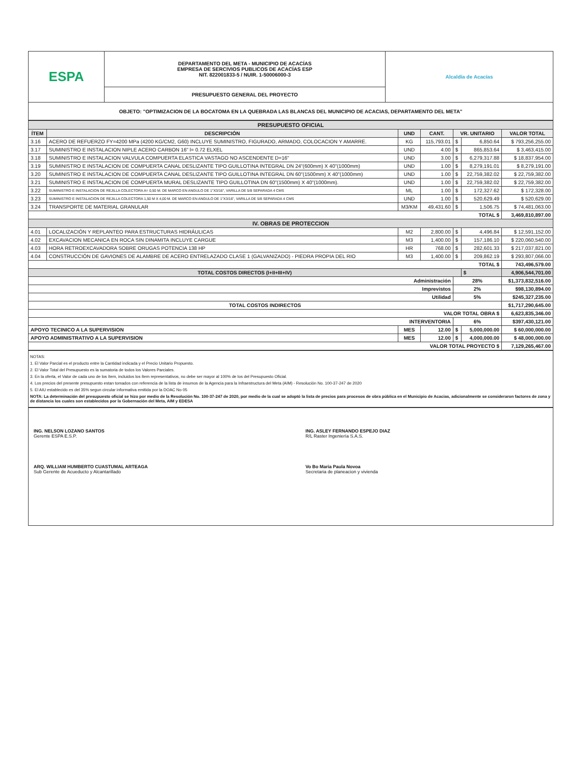| ESPA | DEPARTAMENTO DEL META - MUNICIPIO DE ACACÍAS EMPRESA DE SERCIVIOS PUBLICOS DE ACACÍAS ESP NIT. 822001833-5 / NUIR. 1-50006000-3 | Alcaldía de Acacías |
| | PRESUPUESTO GENERAL DEL PROYECTO | |
| OBJETO: "OPTIMIZACION DE LA BOCATOMA EN LA QUEBRADA LAS BLANCAS DEL MUNICIPIO DE ACACIAS, DEPARTAMENTO DEL META" | | |
| PRESUPUESTO OFICIAL | | | | | | |
| ÍTEM | DESCRIPCIÓN | UND | CANT. | VR. UNITARIO | | VALOR TOTAL |
| 3.16 | ACERO DE REFUERZO FY=4200 MPa (4200 KG/CM2, G60) INCLUYE SUMINISTRO, FIGURADO, ARMADO, COLOCACION Y AMARRE. | KG | 115,793.01 | $ | 6,850.64 | $ 793,256,255.00 |
| 3.17 | SUMINISTRO E INSTALACION NIPLE ACERO CARBON 16" l= 0.72 ELXEL | UND | 4.00 | $ | 865,853.64 | $ 3,463,415.00 |
| 3.18 | SUMINISTRO E INSTALACION VALVULA COMPUERTA ELASTICA VASTAGO NO ASCENDENTE D=16" | UND | 3.00 | $ | 6,279,317.88 | $ 18,837,954.00 |
| 3.19 | SUMINISTRO E INSTALACION DE COMPUERTA CANAL DESLIZANTE TIPO GUILLOTINA INTEGRAL DN 24"(600mm) X 40"(1000mm) | UND | 1.00 | $ | 8,279,191.01 | $ 8,279,191.00 |
| 3.20 | SUMINISTRO E INSTALACION DE COMPUERTA CANAL DESLIZANTE TIPO GUILLOTINA INTEGRAL DN 60"(1500mm) X 40"(1000mm) | UND | 1.00 | $ | 22,759,382.02 | $ 22,759,382.00 |
| 3.21 | SUMINISTRO E INSTALACION DE COMPUERTA MURAL DESLIZANTE TIPO GUILLOTINA DN 60"(1500mm) X 40"(1000mm). | UND | 1.00 | $ | 22,759,382.02 | $ 22,759,382.00 |
| 3.22 | SUMINISTRO E INSTALACION DE REJILLA COLECTORA A= 0,50 M. DE MARCO EN ANGULO DE 1"X3/16", VARILLA DE 5/8 SEPARADA 4 CMS | ML | 1.00 | $ | 172,327.62 | $ 172,328.00 |
| 3.23 | SUMINISTRO E INSTALACION DE REJILLA COLECTORA 1,50 M X 4,00 M. DE MARCO EN ANGULO DE 1"X3/16", VARILLA DE 5/8 SEPARADA 4 CMS | UND | 1.00 | $ | 520,629.49 | $ 520,629.00 |
| 3.24 | TRANSPORTE DE MATERIAL GRANULAR | M3/KM | 49,431.60 | $ | 1,506.75 | $ 74,481,063.00 |
| TOTAL $ | | | | | | 3,469,810,897.00 |
| IV. OBRAS DE PROTECCION | | | | | | |
| 4.01 | LOCALIZACIÓN Y REPLANTEO PARA ESTRUCTURAS HIDRÁULICAS | M2 | 2,800.00 | $ | 4,496.84 | $ 12,591,152.00 |
| 4.02 | EXCAVACION MECANICA EN ROCA SIN DINAMITA INCLUYE CARGUE | M3 | 1,400.00 | $ | 157,186.10 | $ 220,060,540.00 |
| 4.03 | HORA RETROEXCAVADORA SOBRE ORUGAS POTENCIA 138 HP | HR | 768.00 | $ | 282,601.33 | $ 217,037,821.00 |
| 4.04 | CONSTRUCCIÓN DE GAVIONES DE ALAMBRE DE ACERO ENTRELAZADO CLASE 1 (GALVANIZADO) - PIEDRA PROPIA DEL RIO | M3 | 1,400.00 | $ | 209,862.19 | $ 293,807,066.00 |
| TOTAL $ | | | | | | 743,496,579.00 |
| TOTAL COSTOS DIRECTOS (I+II+III+IV) | | | | | $ | 4,906,544,701.00 |
| Administración | | | | 28% | | $1,373,832,516.00 |
| Imprevistos | | | | 2% | | $98,130,894.00 |
| Utilidad | | | | 5% | | $245,327,235.00 |
| TOTAL COSTOS INDIRECTOS | | | | | | $1,717,290,645.00 |
| VALOR TOTAL OBRA $ | | | | | | 6,623,835,346.00 |
| INTERVENTORIA | | | | 6% | | $397,430,121.00 |
| APOYO TECINICO A LA SUPERVISION | | MES | 12.00 | $ | 5,000,000.00 | $ 60,000,000.00 |
| APOYO ADMINISTRATIVO A LA SUPERVISION | | MES | 12.00 | $ | 4,000,000.00 | $ 48,000,000.00 |
| VALOR TOTAL PROYECTO $ | | | | | | 7,129,265,467.00 |
NOTAS:
1. El Valor Parcial es el producto entre la Cantidad indicada y el Precio Unitario Propuesto.
2. El Valor Total del Presupuesto es la sumatoria de todos los Valores Parciales.
3. En la oferta, el Valor de cada uno de los ítem, incluidos los ítem representativos, no debe ser mayor al 100% de los del Presupuesto Oficial.
4. Los precios del presente presupuesto estan tomados con referencia de la lista de insumos de la Agencia para la Infraestructura del Meta (AIM) - Resolución No. 100-37-247 de 2020
5. El AIU establecido es del 35% segun circular informativa emitida por la DOAC No 05
NOTA: La determinación del presupuesto oficial se hizo por medio de la Resolución No. 100-37-247 de 2020, por medio de la cual se adoptó la lista de precios para procesos de obra pública en el Municipio de Acacias, adicionalmente se consideraron factores de zona y de distancia los cuales son establecidos por la Gobernación del Meta, AIM y EDESA
ING. NELSON LOZANO SANTOS
Gerente ESPA E.S.P.
ARQ. WILLIAM HUMBERTO CUASTUMAL ARTEAGA
Sub Gerente de Acueducto y Alcantarillado
ING. ASLEY FERNANDO ESPEJO DIAZ
R/L Raster Ingeniería S.A.S.
Vo Bo Maria Paula Novoa
Secretaria de planeacion y vivienda